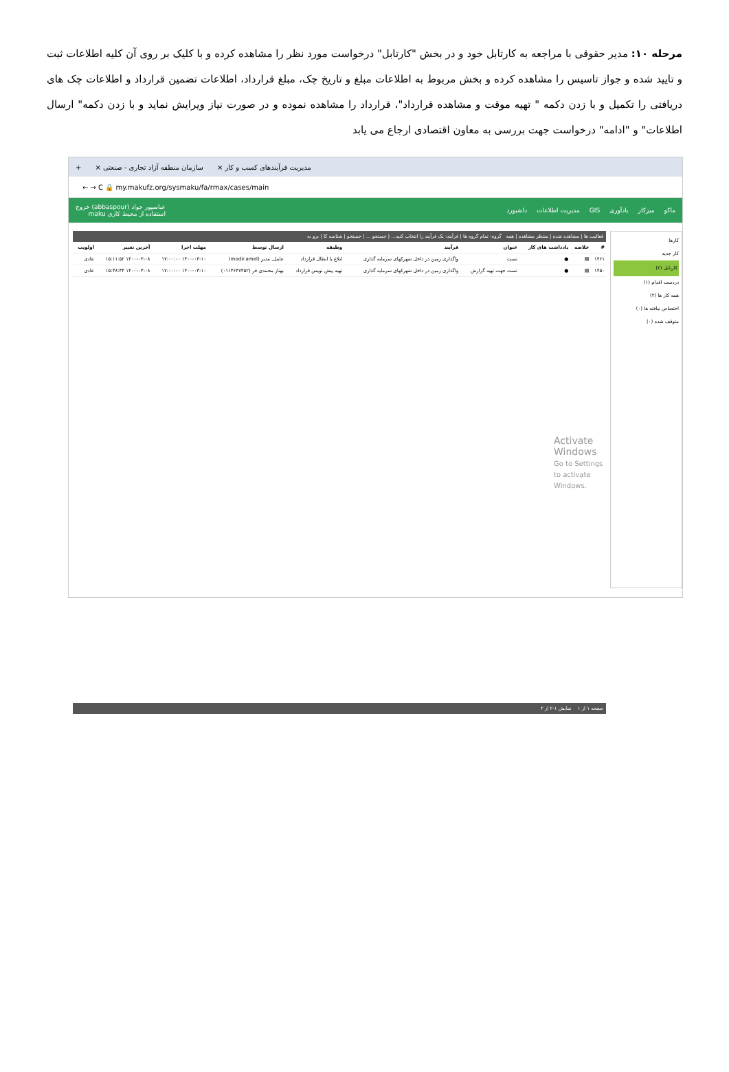مرحله ۱۰: مدیر حقوقی با مراجعه به کارتابل خود و در بخش "کارتابل" درخواست مورد نظر را مشاهده کرده و با کلیک بر روی آن کلیه اطلاعات ثبت و تایید شده و جواز تاسیس را مشاهده کرده و بخش مربوط به اطلاعات مبلغ و تاریخ چک، مبلغ قرارداد، اطلاعات تضمین قرارداد و اطلاعات چک های دریافتی را تکمیل و با زدن دکمه " تهیه موقت و مشاهده قرارداد"، قرارداد را مشاهده نموده و در صورت نیاز ویرایش نماید و با زدن دکمه" ارسال اطلاعات" و "ادامه" درخواست جهت بررسی به معاون اقتصادی ارجاع می یابد
مدیریت فرآیندهای کسب و کار × سازمان منطقه آزاد تجاری - صنعتی × +
← → C 🔒 my.makufz.org/sysmaku/fa/rmax/cases/main
ماکو میزکار یادآوری GIS مدیریت اطلاعات داشبورد عباسپور جواد (abbaspour) خروج
استفاده از محیط کاری maku
کارها
کار جدید
کارتابل (۲)
دردست اقدام (۱)
همه کار ها (۲)
اختصاص نیافته ها (۰)
متوقف شده (۰)
فعالیت ها | مشاهده شده | منتظر مشاهده | همه گروه: تمام گروه ها | فرآیند: یک فرآیند را انتخاب کنید... | جستجو ... | جستجو | شناسه کا | برو به
| # | خلاصه | یادداشت های کار | عنوان | فرآیند | وظیفه | ارسال توسط | مهلت اجرا | آخرین تغییر | اولویت |
| --- | --- | --- | --- | --- | --- | --- | --- | --- | --- |
| ۱۴۶۱ | ▤ | ● | تست | واگذاری زمین در داخل شهرکهای سرمایه گذاری | ابلاغ یا ابطال قرارداد | عامل, مدیر (modir.amel) | ۱۴۰۰-۰۳-۱۰ ۱۷:۰۰:۰۰ | ۱۴۰۰-۰۳-۰۸ ۱۵:۱۱:۵۲ | عادی |
| ۱۴۵۰ | ▤ | ● | تست جهت تهیه گزارش | واگذاری زمین در داخل شهرکهای سرمایه گذاری | تهیه پیش نویس قرارداد | بهناز محمدی فر (۰۱۱۳۶۴۷۴۵۲) | ۱۴۰۰-۰۳-۱۰ ۱۷:۰۰:۰۰ | ۱۴۰۰-۰۳-۰۸ ۱۵:۳۸:۳۴ | عادی |
Activate Windows
Go to Settings to activate Windows.
صفحه ۱ از ۱ نمایش ۱-۲ از ۲